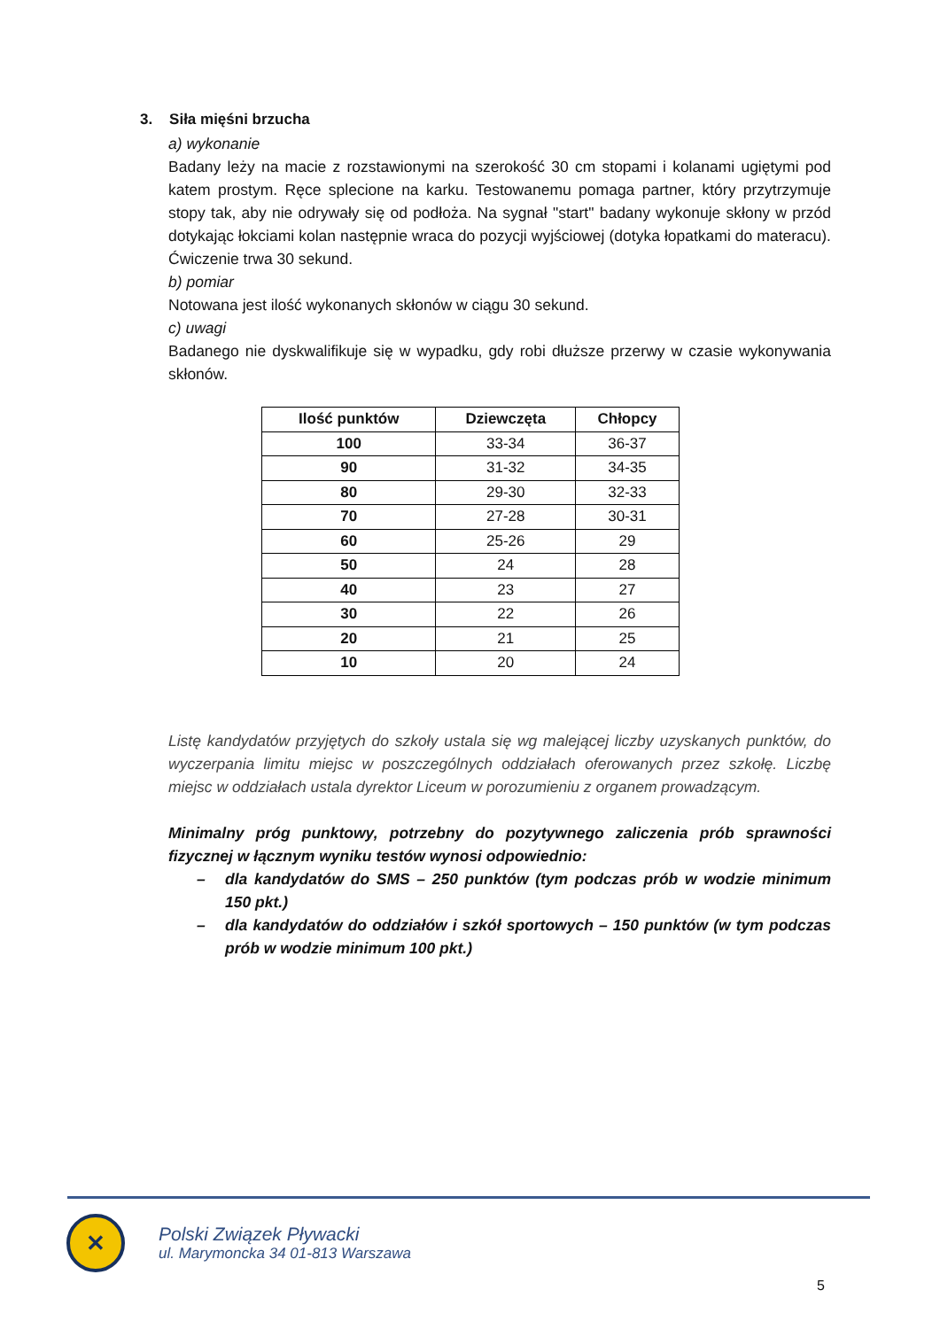3. Siła mięśni brzucha
a) wykonanie
Badany leży na macie z rozstawionymi na szerokość 30 cm stopami i kolanami ugiętymi pod katem prostym. Ręce splecione na karku. Testowanemu pomaga partner, który przytrzymuje stopy tak, aby nie odrywały się od podłoża. Na sygnał "start" badany wykonuje skłony w przód dotykając łokciami kolan następnie wraca do pozycji wyjściowej (dotyka łopatkami do materacu). Ćwiczenie trwa 30 sekund.
b) pomiar
Notowana jest ilość wykonanych skłonów w ciągu 30 sekund.
c) uwagi
Badanego nie dyskwalifikuje się w wypadku, gdy robi dłuższe przerwy w czasie wykonywania skłonów.
| Ilość punktów | Dziewczęta | Chłopcy |
| --- | --- | --- |
| 100 | 33-34 | 36-37 |
| 90 | 31-32 | 34-35 |
| 80 | 29-30 | 32-33 |
| 70 | 27-28 | 30-31 |
| 60 | 25-26 | 29 |
| 50 | 24 | 28 |
| 40 | 23 | 27 |
| 30 | 22 | 26 |
| 20 | 21 | 25 |
| 10 | 20 | 24 |
Listę kandydatów przyjętych do szkoły ustala się wg malejącej liczby uzyskanych punktów, do wyczerpania limitu miejsc w poszczególnych oddziałach oferowanych przez szkołę. Liczbę miejsc w oddziałach ustala dyrektor Liceum w porozumieniu z organem prowadzącym.
Minimalny próg punktowy, potrzebny do pozytywnego zaliczenia prób sprawności fizycznej w łącznym wyniku testów wynosi odpowiednio:
– dla kandydatów do SMS – 250 punktów (tym podczas prób w wodzie minimum 150 pkt.)
– dla kandydatów do oddziałów i szkół sportowych – 150 punktów (w tym podczas prób w wodzie minimum 100 pkt.)
✕
Polski Związek Pływacki
ul. Marymoncka 34 01-813 Warszawa
5